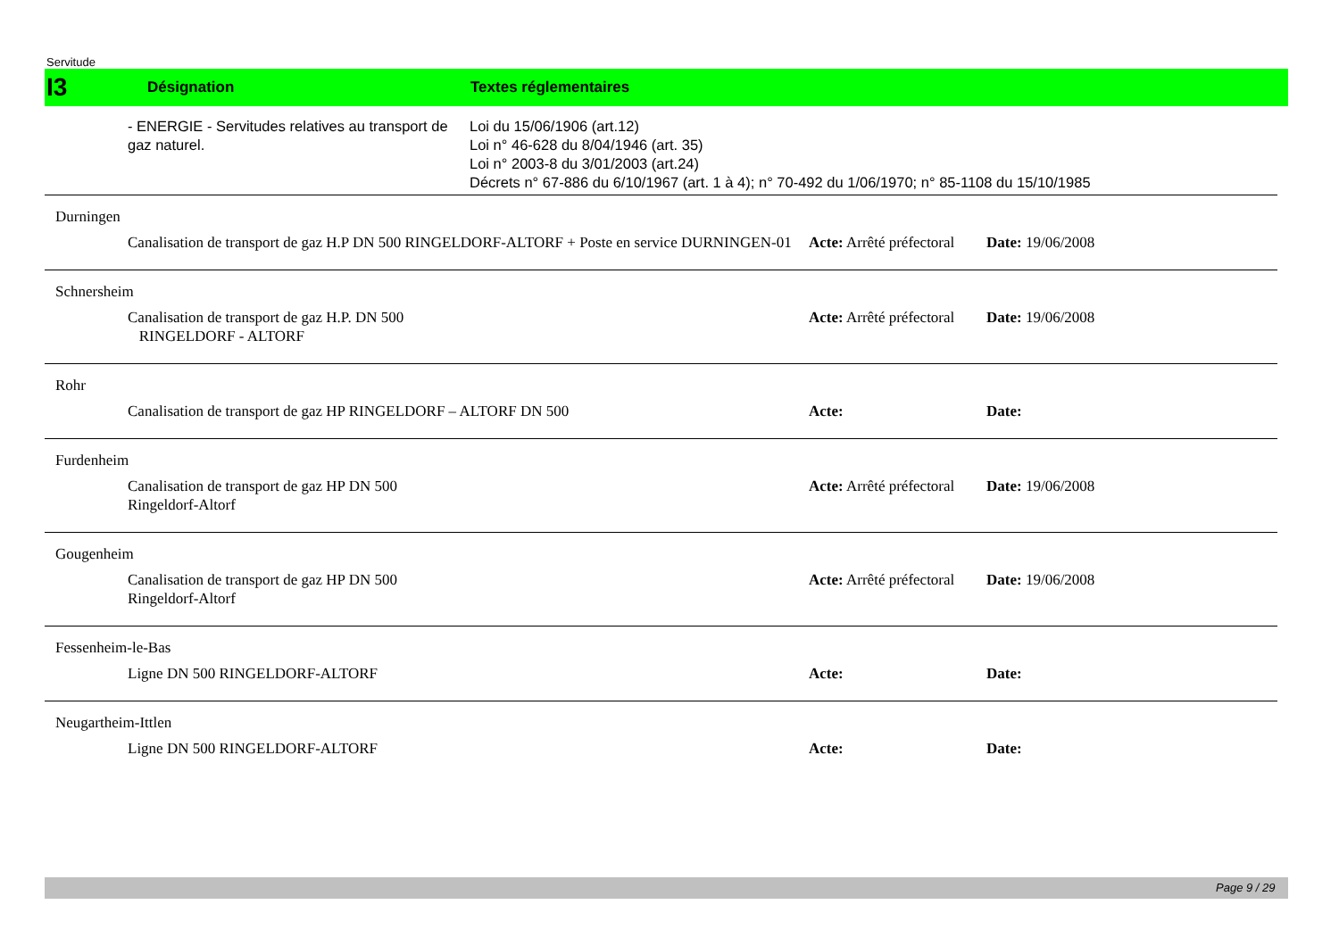Servitude
I3 Désignation Textes réglementaires
- ENERGIE - Servitudes relatives au transport de gaz naturel.
Loi du 15/06/1906 (art.12)
Loi n° 46-628 du 8/04/1946 (art. 35)
Loi n° 2003-8 du 3/01/2003 (art.24)
Décrets n° 67-886 du 6/10/1967 (art. 1 à 4); n° 70-492 du 1/06/1970; n° 85-1108 du 15/10/1985
Durningen
Canalisation de transport de gaz H.P DN 500 RINGELDORF-ALTORF + Poste en service DURNINGEN-01
Acte: Arrêté préfectoral
Date: 19/06/2008
Schnersheim
Canalisation de transport de gaz H.P. DN 500
RINGELDORF - ALTORF
Acte: Arrêté préfectoral
Date: 19/06/2008
Rohr
Canalisation de transport de gaz HP RINGELDORF – ALTORF DN 500 Acte: Date:
Furdenheim
Canalisation de transport de gaz HP DN 500
Ringeldorf-Altorf
Acte: Arrêté préfectoral
Date: 19/06/2008
Gougenheim
Canalisation de transport de gaz HP DN 500
Ringeldorf-Altorf
Acte: Arrêté préfectoral
Date: 19/06/2008
Fessenheim-le-Bas
Ligne DN 500 RINGELDORF-ALTORF Acte: Date:
Neugartheim-Ittlen
Ligne DN 500 RINGELDORF-ALTORF Acte: Date:
Page 9 / 29